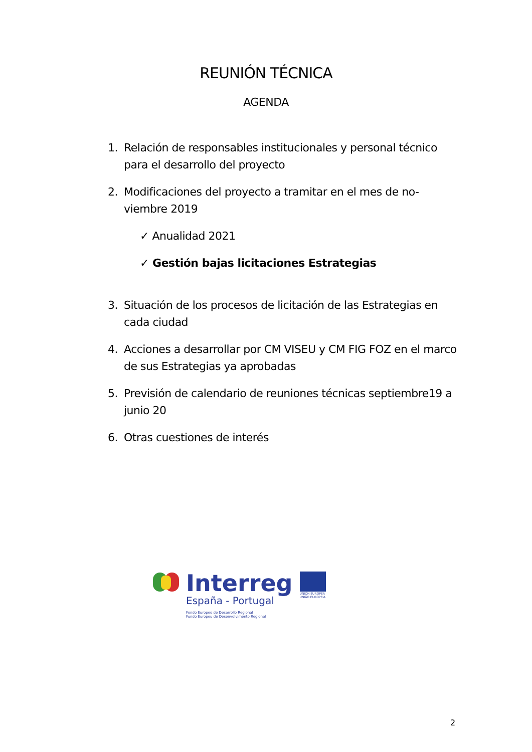REUNIÓN TÉCNICA
AGENDA
1. Relación de responsables institucionales y personal técnico para el desarrollo del proyecto
2. Modificaciones del proyecto a tramitar en el mes de no-viembre 2019
✓ Anualidad 2021
✓ Gestión bajas licitaciones Estrategias
3. Situación de los procesos de licitación de las Estrategias en cada ciudad
4. Acciones a desarrollar por CM VISEU y CM FIG FOZ en el marco de sus Estrategias ya aprobadas
5. Previsión de calendario de reuniones técnicas septiembre19 a junio 20
6. Otras cuestiones de interés
Interreg
España - Portugal
Fondo Europeo de Desarrollo Regional
Fundo Europeu de Desenvolvimento Regional
UNIÓN EUROPEA
UNIÃO EUROPEIA
2